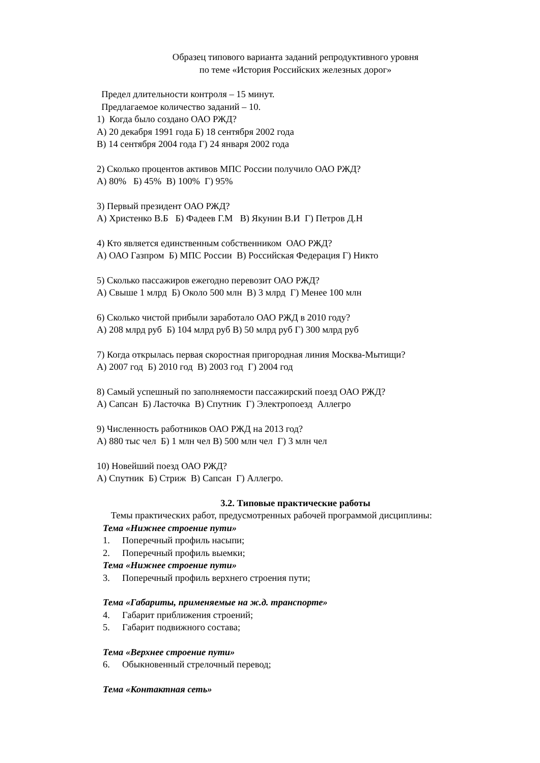Образец типового варианта заданий репродуктивного уровня
по теме «История Российских железных дорог»
Предел длительности контроля – 15 минут.
Предлагаемое количество заданий – 10.
1) Когда было создано ОАО РЖД?
А) 20 декабря 1991 года Б) 18 сентября 2002 года
В) 14 сентября 2004 года Г) 24 января 2002 года
2) Сколько процентов активов МПС России получило ОАО РЖД?
А) 80% Б) 45% В) 100% Г) 95%
3) Первый президент ОАО РЖД?
А) Христенко В.Б Б) Фадеев Г.М В) Якунин В.И Г) Петров Д.Н
4) Кто является единственным собственником ОАО РЖД?
А) ОАО Газпром Б) МПС России В) Российская Федерация Г) Никто
5) Сколько пассажиров ежегодно перевозит ОАО РЖД?
А) Свыше 1 млрд Б) Около 500 млн В) 3 млрд Г) Менее 100 млн
6) Сколько чистой прибыли заработало ОАО РЖД в 2010 году?
А) 208 млрд руб Б) 104 млрд руб В) 50 млрд руб Г) 300 млрд руб
7) Когда открылась первая скоростная пригородная линия Москва-Мытищи?
А) 2007 год Б) 2010 год В) 2003 год Г) 2004 год
8) Самый успешный по заполняемости пассажирский поезд ОАО РЖД?
А) Сапсан Б) Ласточка В) Спутник Г) Электропоезд Аллегро
9) Численность работников ОАО РЖД на 2013 год?
А) 880 тыс чел Б) 1 млн чел В) 500 млн чел Г) 3 млн чел
10) Новейший поезд ОАО РЖД?
А) Спутник Б) Стриж В) Сапсан Г) Аллегро.
3.2. Типовые практические работы
Темы практических работ, предусмотренных рабочей программой дисциплины:
Тема «Нижнее строение пути»
1. Поперечный профиль насыпи;
2. Поперечный профиль выемки;
Тема «Нижнее строение пути»
3. Поперечный профиль верхнего строения пути;
Тема «Габариты, применяемые на ж.д. транспорте»
4. Габарит приближения строений;
5. Габарит подвижного состава;
Тема «Верхнее строение пути»
6. Обыкновенный стрелочный перевод;
Тема «Контактная сеть»